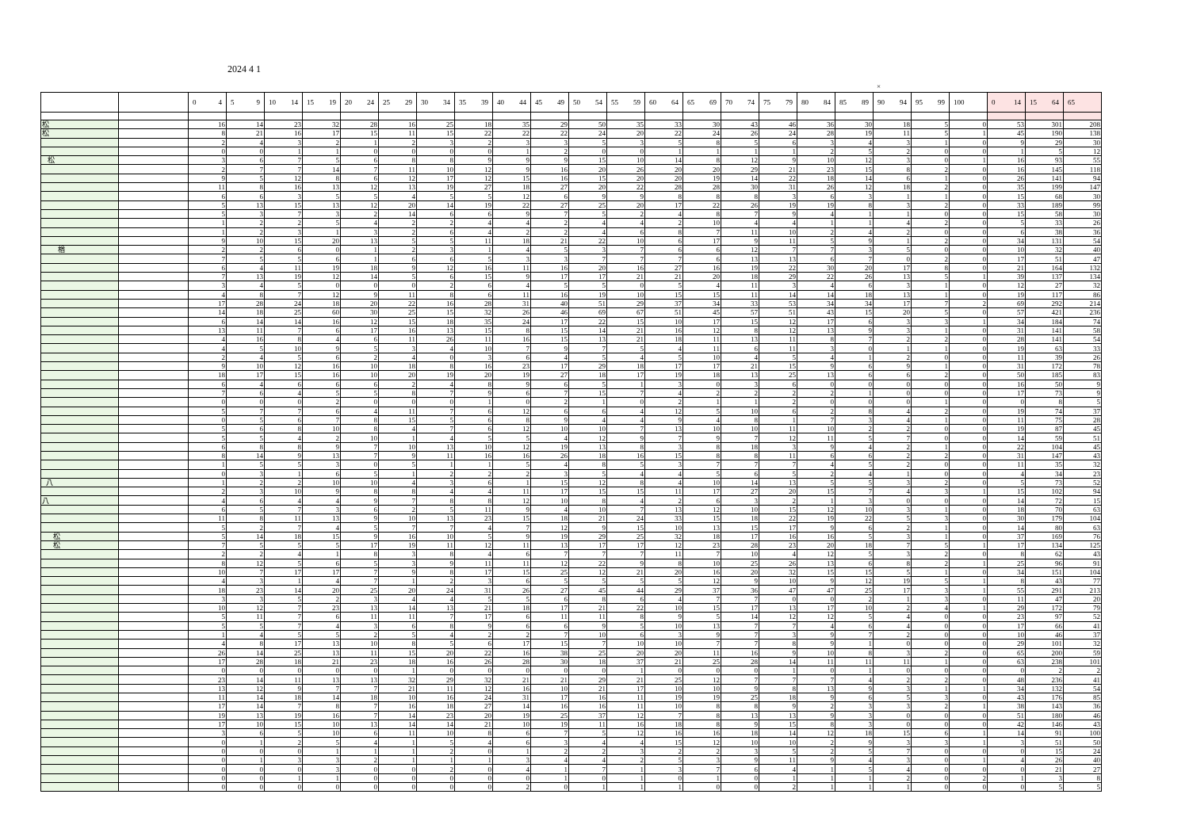2024 4 1
×
| | | 0 4 | 5 9 | 10 14 | 15 19 | 20 24 | 25 29 | 30 34 | 35 39 | 40 44 | 45 49 | 50 54 | 55 59 | 60 64 | 65 69 | 70 74 | 75 79 | 80 84 | 85 89 | 90 94 | 95 99 | 100 | 0 14 | 15 64 | 65 |
| --- | --- | --- | --- | --- | --- | --- | --- | --- | --- | --- | --- | --- | --- | --- | --- | --- | --- | --- | --- | --- | --- | --- | --- | --- | --- |
| 松 | | 16 | 14 | 23 | 32 | 28 | 16 | 25 | 18 | 35 | 29 | 50 | 35 | 33 | 30 | 43 | 46 | 36 | 30 | 18 | 5 | 0 | 53 | 301 | 208 |
| 松 | | 8 | 21 | 16 | 17 | 15 | 11 | 15 | 22 | 22 | 22 | 24 | 20 | 22 | 24 | 26 | 24 | 28 | 19 | 11 | 5 | 1 | 45 | 190 | 138 |
| | | 2 | 4 | 3 | 2 | 1 | 2 | 3 | 2 | 3 | 3 | 5 | 3 | 5 | 8 | 5 | 6 | 3 | 4 | 3 | 1 | 0 | 9 | 29 | 30 |
| | | 0 | 0 | 1 | 1 | 0 | 0 | 0 | 0 | 1 | 2 | 0 | 0 | 1 | 1 | 1 | 1 | 2 | 5 | 2 | 0 | 0 | 1 | 5 | 12 |
| 松 | | 3 | 6 | 7 | 5 | 6 | 8 | 8 | 9 | 9 | 9 | 15 | 10 | 14 | 8 | 12 | 9 | 10 | 12 | 3 | 0 | 1 | 16 | 93 | 55 |
| | | 2 | 7 | 7 | 14 | 7 | 11 | 10 | 12 | 9 | 16 | 20 | 26 | 20 | 20 | 29 | 21 | 23 | 15 | 8 | 2 | 0 | 16 | 145 | 118 |
| | | 9 | 5 | 12 | 8 | 6 | 12 | 17 | 12 | 15 | 16 | 15 | 20 | 20 | 19 | 14 | 22 | 18 | 14 | 6 | 1 | 0 | 26 | 141 | 94 |
| | | 11 | 8 | 16 | 13 | 12 | 13 | 19 | 27 | 18 | 27 | 20 | 22 | 28 | 28 | 30 | 31 | 26 | 12 | 18 | 2 | 0 | 35 | 199 | 147 |
| | | 6 | 6 | 3 | 5 | 5 | 4 | 5 | 5 | 12 | 6 | 9 | 9 | 8 | 8 | 8 | 3 | 6 | 3 | 1 | 1 | 0 | 15 | 68 | 30 |
| | | 5 | 13 | 15 | 13 | 12 | 20 | 14 | 19 | 22 | 27 | 25 | 20 | 17 | 22 | 26 | 19 | 19 | 8 | 3 | 2 | 0 | 33 | 189 | 99 |
| | | 5 | 3 | 7 | 3 | 2 | 14 | 6 | 6 | 9 | 7 | 5 | 2 | 4 | 8 | 7 | 9 | 4 | 1 | 1 | 0 | 0 | 15 | 58 | 30 |
| | | 1 | 2 | 2 | 5 | 4 | 2 | 2 | 4 | 4 | 2 | 4 | 4 | 2 | 10 | 4 | 4 | 1 | 1 | 4 | 2 | 0 | 5 | 33 | 26 |
| | | 1 | 2 | 3 | 1 | 3 | 2 | 6 | 4 | 2 | 2 | 4 | 6 | 8 | 7 | 11 | 10 | 2 | 4 | 2 | 0 | 0 | 6 | 38 | 36 |
| | | 9 | 10 | 15 | 20 | 13 | 5 | 5 | 11 | 18 | 21 | 22 | 10 | 6 | 17 | 9 | 11 | 5 | 9 | 1 | 2 | 0 | 34 | 131 | 54 |
| 楢 | | 2 | 2 | 6 | 0 | 1 | 2 | 3 | 1 | 4 | 5 | 3 | 7 | 6 | 6 | 12 | 7 | 7 | 3 | 5 | 0 | 0 | 10 | 32 | 40 |
| | | 7 | 5 | 5 | 6 | 1 | 6 | 6 | 5 | 3 | 3 | 7 | 7 | 7 | 6 | 13 | 13 | 6 | 7 | 0 | 2 | 0 | 17 | 51 | 47 |
| | | 6 | 4 | 11 | 19 | 18 | 9 | 12 | 16 | 11 | 16 | 20 | 16 | 27 | 16 | 19 | 22 | 30 | 20 | 17 | 8 | 0 | 21 | 164 | 132 |
| | | 7 | 13 | 19 | 12 | 14 | 5 | 6 | 15 | 9 | 17 | 17 | 21 | 21 | 20 | 18 | 29 | 22 | 26 | 13 | 5 | 1 | 39 | 137 | 134 |
| | | 3 | 4 | 5 | 0 | 0 | 0 | 2 | 6 | 4 | 5 | 5 | 0 | 5 | 4 | 11 | 3 | 4 | 6 | 3 | 1 | 0 | 12 | 27 | 32 |
| | | 4 | 8 | 7 | 12 | 9 | 11 | 8 | 6 | 11 | 16 | 19 | 10 | 15 | 15 | 11 | 14 | 14 | 18 | 13 | 1 | 0 | 19 | 117 | 86 |
| | | 17 | 28 | 24 | 18 | 20 | 22 | 16 | 28 | 31 | 40 | 51 | 29 | 37 | 34 | 33 | 53 | 34 | 34 | 17 | 7 | 2 | 69 | 292 | 214 |
| | | 14 | 18 | 25 | 60 | 30 | 25 | 15 | 32 | 26 | 46 | 69 | 67 | 51 | 45 | 57 | 51 | 43 | 15 | 20 | 5 | 0 | 57 | 421 | 236 |
| | | 6 | 14 | 14 | 16 | 12 | 15 | 18 | 35 | 24 | 17 | 22 | 15 | 10 | 17 | 15 | 12 | 17 | 6 | 3 | 3 | 1 | 34 | 184 | 74 |
| | | 13 | 11 | 7 | 6 | 17 | 16 | 13 | 15 | 8 | 15 | 14 | 21 | 16 | 12 | 8 | 12 | 13 | 9 | 3 | 1 | 0 | 31 | 141 | 58 |
| | | 4 | 16 | 8 | 4 | 6 | 11 | 26 | 11 | 16 | 15 | 13 | 21 | 18 | 11 | 13 | 11 | 8 | 7 | 2 | 2 | 0 | 28 | 141 | 54 |
| | | 4 | 5 | 10 | 9 | 5 | 3 | 4 | 10 | 7 | 9 | 7 | 5 | 4 | 11 | 6 | 11 | 3 | 0 | 1 | 1 | 0 | 19 | 63 | 33 |
| | | 2 | 4 | 5 | 6 | 2 | 4 | 0 | 3 | 6 | 4 | 5 | 4 | 5 | 10 | 4 | 5 | 4 | 1 | 2 | 0 | 0 | 11 | 39 | 26 |
| | | 9 | 10 | 12 | 16 | 10 | 18 | 8 | 16 | 23 | 17 | 29 | 18 | 17 | 17 | 21 | 15 | 9 | 6 | 9 | 1 | 0 | 31 | 172 | 78 |
| | | 18 | 17 | 15 | 16 | 10 | 20 | 19 | 20 | 19 | 27 | 18 | 17 | 19 | 18 | 13 | 25 | 13 | 6 | 6 | 2 | 0 | 50 | 185 | 83 |
| | | 6 | 4 | 6 | 6 | 6 | 2 | 4 | 8 | 9 | 6 | 5 | 1 | 3 | 0 | 3 | 6 | 0 | 0 | 0 | 0 | 0 | 16 | 50 | 9 |
| | | 7 | 6 | 4 | 5 | 5 | 8 | 7 | 9 | 6 | 7 | 15 | 7 | 4 | 2 | 2 | 2 | 2 | 1 | 0 | 0 | 0 | 17 | 73 | 9 |
| | | 0 | 0 | 0 | 2 | 0 | 0 | 0 | 1 | 0 | 2 | 1 | 0 | 2 | 1 | 1 | 2 | 0 | 0 | 0 | 1 | 0 | 0 | 8 | 5 |
| | | 5 | 7 | 7 | 6 | 4 | 11 | 7 | 6 | 12 | 6 | 6 | 4 | 12 | 5 | 10 | 6 | 2 | 8 | 4 | 2 | 0 | 19 | 74 | 37 |
| | | 0 | 5 | 6 | 7 | 8 | 15 | 5 | 6 | 8 | 9 | 4 | 4 | 9 | 4 | 8 | 1 | 7 | 3 | 4 | 1 | 0 | 11 | 75 | 28 |
| | | 5 | 6 | 8 | 10 | 8 | 4 | 7 | 6 | 12 | 10 | 10 | 7 | 13 | 10 | 10 | 11 | 10 | 2 | 2 | 0 | 0 | 19 | 87 | 45 |
| | | 5 | 5 | 4 | 2 | 10 | 1 | 4 | 5 | 5 | 4 | 12 | 9 | 7 | 9 | 7 | 12 | 11 | 5 | 7 | 0 | 0 | 14 | 59 | 51 |
| | | 6 | 8 | 8 | 9 | 7 | 10 | 13 | 10 | 12 | 19 | 13 | 8 | 3 | 8 | 18 | 3 | 9 | 4 | 2 | 1 | 0 | 22 | 104 | 45 |
| | | 8 | 14 | 9 | 13 | 7 | 9 | 11 | 16 | 16 | 26 | 18 | 16 | 15 | 8 | 8 | 11 | 6 | 6 | 2 | 2 | 0 | 31 | 147 | 43 |
| | | 1 | 5 | 5 | 3 | 0 | 5 | 1 | 1 | 5 | 4 | 8 | 5 | 3 | 7 | 7 | 7 | 4 | 5 | 2 | 0 | 0 | 11 | 35 | 32 |
| | | 0 | 3 | 1 | 6 | 5 | 1 | 2 | 2 | 2 | 3 | 5 | 4 | 4 | 5 | 6 | 5 | 2 | 4 | 1 | 0 | 0 | 4 | 34 | 23 |
| 八 | | 1 | 2 | 2 | 10 | 10 | 4 | 3 | 6 | 1 | 15 | 12 | 8 | 4 | 10 | 14 | 13 | 5 | 5 | 3 | 2 | 0 | 5 | 73 | 52 |
| | | 2 | 3 | 10 | 9 | 8 | 8 | 4 | 4 | 11 | 17 | 15 | 15 | 11 | 17 | 27 | 20 | 15 | 7 | 4 | 3 | 1 | 15 | 102 | 94 |
| 八 | | 4 | 6 | 4 | 4 | 9 | 7 | 8 | 8 | 12 | 10 | 8 | 4 | 2 | 6 | 3 | 2 | 1 | 3 | 0 | 0 | 0 | 14 | 72 | 15 |
| | | 6 | 5 | 7 | 3 | 6 | 2 | 5 | 11 | 9 | 4 | 10 | 7 | 13 | 12 | 10 | 15 | 12 | 10 | 3 | 1 | 0 | 18 | 70 | 63 |
| | | 11 | 8 | 11 | 13 | 9 | 10 | 13 | 23 | 15 | 18 | 21 | 24 | 33 | 15 | 18 | 22 | 19 | 22 | 5 | 3 | 0 | 30 | 179 | 104 |
| | | 5 | 2 | 7 | 4 | 5 | 7 | 7 | 4 | 7 | 12 | 9 | 15 | 10 | 13 | 15 | 17 | 9 | 6 | 2 | 1 | 0 | 14 | 80 | 63 |
| 松 | | 5 | 14 | 18 | 15 | 9 | 16 | 10 | 5 | 9 | 19 | 29 | 25 | 32 | 18 | 17 | 16 | 16 | 5 | 3 | 1 | 0 | 37 | 169 | 76 |
| 松 | | 7 | 5 | 5 | 5 | 17 | 19 | 11 | 12 | 11 | 13 | 17 | 17 | 12 | 23 | 28 | 23 | 20 | 18 | 7 | 5 | 1 | 17 | 134 | 125 |
| | | 2 | 2 | 4 | 1 | 8 | 3 | 8 | 4 | 6 | 7 | 7 | 7 | 11 | 7 | 10 | 4 | 12 | 5 | 3 | 2 | 0 | 8 | 62 | 43 |
| | | 8 | 12 | 5 | 6 | 5 | 3 | 9 | 11 | 11 | 12 | 22 | 9 | 8 | 10 | 25 | 26 | 13 | 6 | 8 | 2 | 1 | 25 | 96 | 91 |
| | | 10 | 7 | 17 | 17 | 7 | 9 | 8 | 17 | 15 | 25 | 12 | 21 | 20 | 16 | 20 | 32 | 15 | 15 | 5 | 1 | 0 | 34 | 151 | 104 |
| | | 4 | 3 | 1 | 4 | 7 | 1 | 2 | 3 | 6 | 5 | 5 | 5 | 5 | 12 | 9 | 10 | 9 | 12 | 19 | 5 | 1 | 8 | 43 | 77 |
| | | 18 | 23 | 14 | 20 | 25 | 20 | 24 | 31 | 26 | 27 | 45 | 44 | 29 | 37 | 36 | 47 | 47 | 25 | 17 | 3 | 1 | 55 | 291 | 213 |
| | | 3 | 3 | 5 | 2 | 3 | 4 | 4 | 5 | 5 | 6 | 8 | 6 | 4 | 7 | 7 | 0 | 0 | 2 | 1 | 3 | 0 | 11 | 47 | 20 |
| | | 10 | 12 | 7 | 23 | 13 | 14 | 13 | 21 | 18 | 17 | 21 | 22 | 10 | 15 | 17 | 13 | 17 | 10 | 2 | 4 | 1 | 29 | 172 | 79 |
| | | 5 | 11 | 7 | 6 | 11 | 11 | 7 | 17 | 6 | 11 | 11 | 8 | 9 | 5 | 14 | 12 | 12 | 5 | 4 | 0 | 0 | 23 | 97 | 52 |
| | | 5 | 5 | 7 | 4 | 3 | 6 | 8 | 9 | 6 | 6 | 9 | 5 | 10 | 13 | 7 | 7 | 4 | 6 | 4 | 0 | 0 | 17 | 66 | 41 |
| | | 1 | 4 | 5 | 5 | 2 | 5 | 4 | 2 | 2 | 7 | 10 | 6 | 3 | 9 | 7 | 3 | 9 | 7 | 2 | 0 | 0 | 10 | 46 | 37 |
| | | 4 | 8 | 17 | 13 | 10 | 8 | 5 | 6 | 17 | 15 | 7 | 10 | 10 | 7 | 7 | 8 | 9 | 1 | 0 | 0 | 0 | 29 | 101 | 32 |
| | | 26 | 14 | 25 | 13 | 11 | 15 | 20 | 22 | 16 | 38 | 25 | 20 | 20 | 11 | 16 | 9 | 10 | 8 | 3 | 2 | 0 | 65 | 200 | 59 |
| | | 17 | 28 | 18 | 21 | 23 | 18 | 16 | 26 | 28 | 30 | 18 | 37 | 21 | 25 | 28 | 14 | 11 | 11 | 11 | 1 | 0 | 63 | 238 | 101 |
| | | 0 | 0 | 0 | 0 | 0 | 1 | 0 | 0 | 0 | 0 | 0 | 1 | 0 | 0 | 0 | 1 | 0 | 1 | 0 | 0 | 0 | 0 | 2 | 2 |
| | | 23 | 14 | 11 | 13 | 13 | 32 | 29 | 32 | 21 | 21 | 29 | 21 | 25 | 12 | 7 | 7 | 7 | 4 | 2 | 2 | 0 | 48 | 236 | 41 |
| | | 13 | 12 | 9 | 7 | 7 | 21 | 11 | 12 | 16 | 10 | 21 | 17 | 10 | 10 | 9 | 8 | 13 | 9 | 3 | 1 | 1 | 34 | 132 | 54 |
| | | 11 | 14 | 18 | 14 | 18 | 10 | 16 | 24 | 31 | 17 | 16 | 11 | 19 | 19 | 25 | 18 | 9 | 6 | 5 | 3 | 0 | 43 | 176 | 85 |
| | | 17 | 14 | 7 | 8 | 7 | 16 | 18 | 27 | 14 | 16 | 16 | 11 | 10 | 8 | 8 | 9 | 2 | 3 | 3 | 2 | 1 | 38 | 143 | 36 |
| | | 19 | 13 | 19 | 16 | 7 | 14 | 23 | 20 | 19 | 25 | 37 | 12 | 7 | 8 | 13 | 13 | 9 | 3 | 0 | 0 | 0 | 51 | 180 | 46 |
| | | 17 | 10 | 15 | 10 | 13 | 14 | 14 | 21 | 10 | 19 | 11 | 16 | 18 | 8 | 9 | 15 | 8 | 3 | 0 | 0 | 0 | 42 | 146 | 43 |
| | | 3 | 6 | 5 | 10 | 6 | 11 | 10 | 8 | 6 | 7 | 5 | 12 | 16 | 16 | 18 | 14 | 12 | 18 | 15 | 6 | 1 | 14 | 91 | 100 |
| | | 0 | 1 | 2 | 5 | 4 | 1 | 5 | 4 | 6 | 3 | 4 | 4 | 15 | 12 | 10 | 10 | 2 | 9 | 3 | 3 | 1 | 3 | 51 | 50 |
| | | 0 | 0 | 0 | 1 | 1 | 1 | 2 | 0 | 1 | 2 | 2 | 3 | 2 | 2 | 3 | 5 | 2 | 5 | 7 | 0 | 0 | 0 | 15 | 24 |
| | | 0 | 1 | 3 | 3 | 2 | 1 | 1 | 1 | 3 | 4 | 4 | 2 | 5 | 3 | 9 | 11 | 9 | 4 | 3 | 0 | 1 | 4 | 26 | 40 |
| | | 0 | 0 | 0 | 3 | 0 | 0 | 2 | 0 | 4 | 1 | 7 | 1 | 3 | 7 | 6 | 4 | 1 | 5 | 4 | 0 | 0 | 0 | 21 | 27 |
| | | 0 | 0 | 1 | 1 | 0 | 0 | 0 | 0 | 0 | 1 | 0 | 1 | 0 | 1 | 0 | 1 | 1 | 1 | 2 | 0 | 2 | 1 | 3 | 8 |
| | | 0 | 0 | 0 | 0 | 0 | 0 | 0 | 0 | 2 | 0 | 1 | 1 | 1 | 0 | 0 | 2 | 1 | 1 | 1 | 0 | 0 | 0 | 5 | 5 |